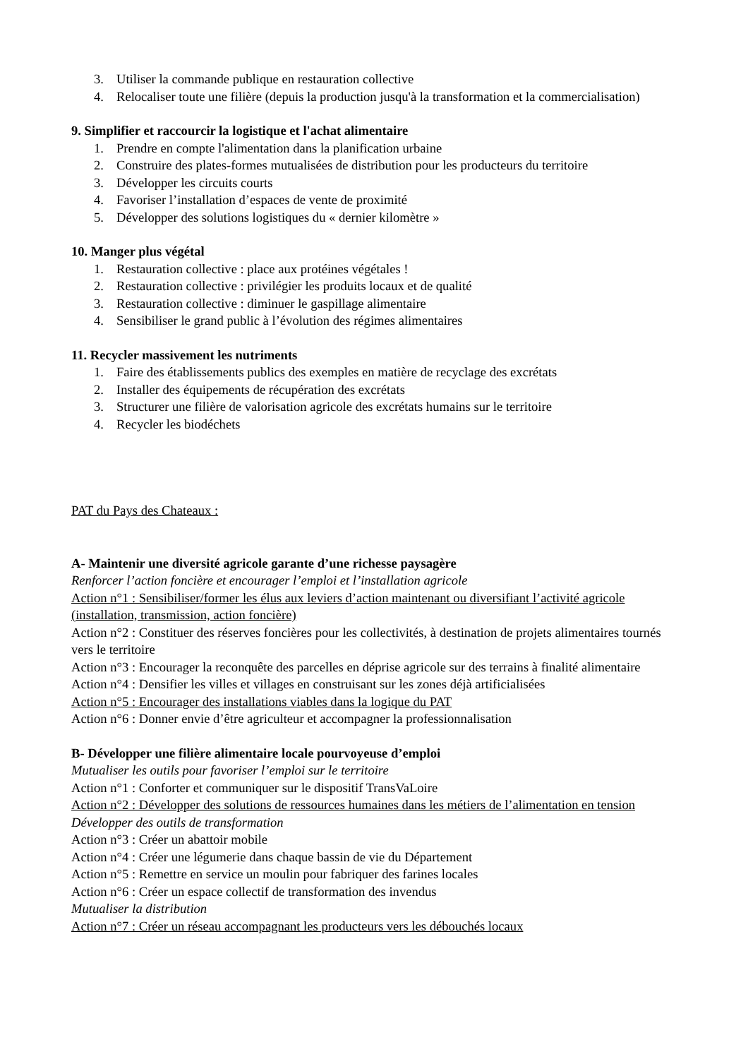3. Utiliser la commande publique en restauration collective
4. Relocaliser toute une filière (depuis la production jusqu'à la transformation et la commercialisation)
9. Simplifier et raccourcir la logistique et l'achat alimentaire
1. Prendre en compte l'alimentation dans la planification urbaine
2. Construire des plates-formes mutualisées de distribution pour les producteurs du territoire
3. Développer les circuits courts
4. Favoriser l’installation d’espaces de vente de proximité
5. Développer des solutions logistiques du « dernier kilomètre »
10. Manger plus végétal
1. Restauration collective : place aux protéines végétales !
2. Restauration collective : privilégier les produits locaux et de qualité
3. Restauration collective : diminuer le gaspillage alimentaire
4. Sensibiliser le grand public à l’évolution des régimes alimentaires
11. Recycler massivement les nutriments
1. Faire des établissements publics des exemples en matière de recyclage des excrétats
2. Installer des équipements de récupération des excrétats
3. Structurer une filière de valorisation agricole des excrétats humains sur le territoire
4. Recycler les biodéchets
PAT du Pays des Chateaux :
A- Maintenir une diversité agricole garante d’une richesse paysagère
Renforcer l’action foncière et encourager l’emploi et l’installation agricole
Action n°1 : Sensibiliser/former les élus aux leviers d’action maintenant ou diversifiant l’activité agricole (installation, transmission, action foncière)
Action n°2 : Constituer des réserves foncières pour les collectivités, à destination de projets alimentaires tournés vers le territoire
Action n°3 : Encourager la reconquête des parcelles en déprise agricole sur des terrains à finalité alimentaire
Action n°4 : Densifier les villes et villages en construisant sur les zones déjà artificialisées
Action n°5 : Encourager des installations viables dans la logique du PAT
Action n°6 : Donner envie d’être agriculteur et accompagner la professionnalisation
B- Développer une filière alimentaire locale pourvoyeuse d’emploi
Mutualiser les outils pour favoriser l’emploi sur le territoire
Action n°1 : Conforter et communiquer sur le dispositif TransVaLoire
Action n°2 : Développer des solutions de ressources humaines dans les métiers de l’alimentation en tension
Développer des outils de transformation
Action n°3 : Créer un abattoir mobile
Action n°4 : Créer une légumerie dans chaque bassin de vie du Département
Action n°5 : Remettre en service un moulin pour fabriquer des farines locales
Action n°6 : Créer un espace collectif de transformation des invendus
Mutualiser la distribution
Action n°7 : Créer un réseau accompagnant les producteurs vers les débouchés locaux